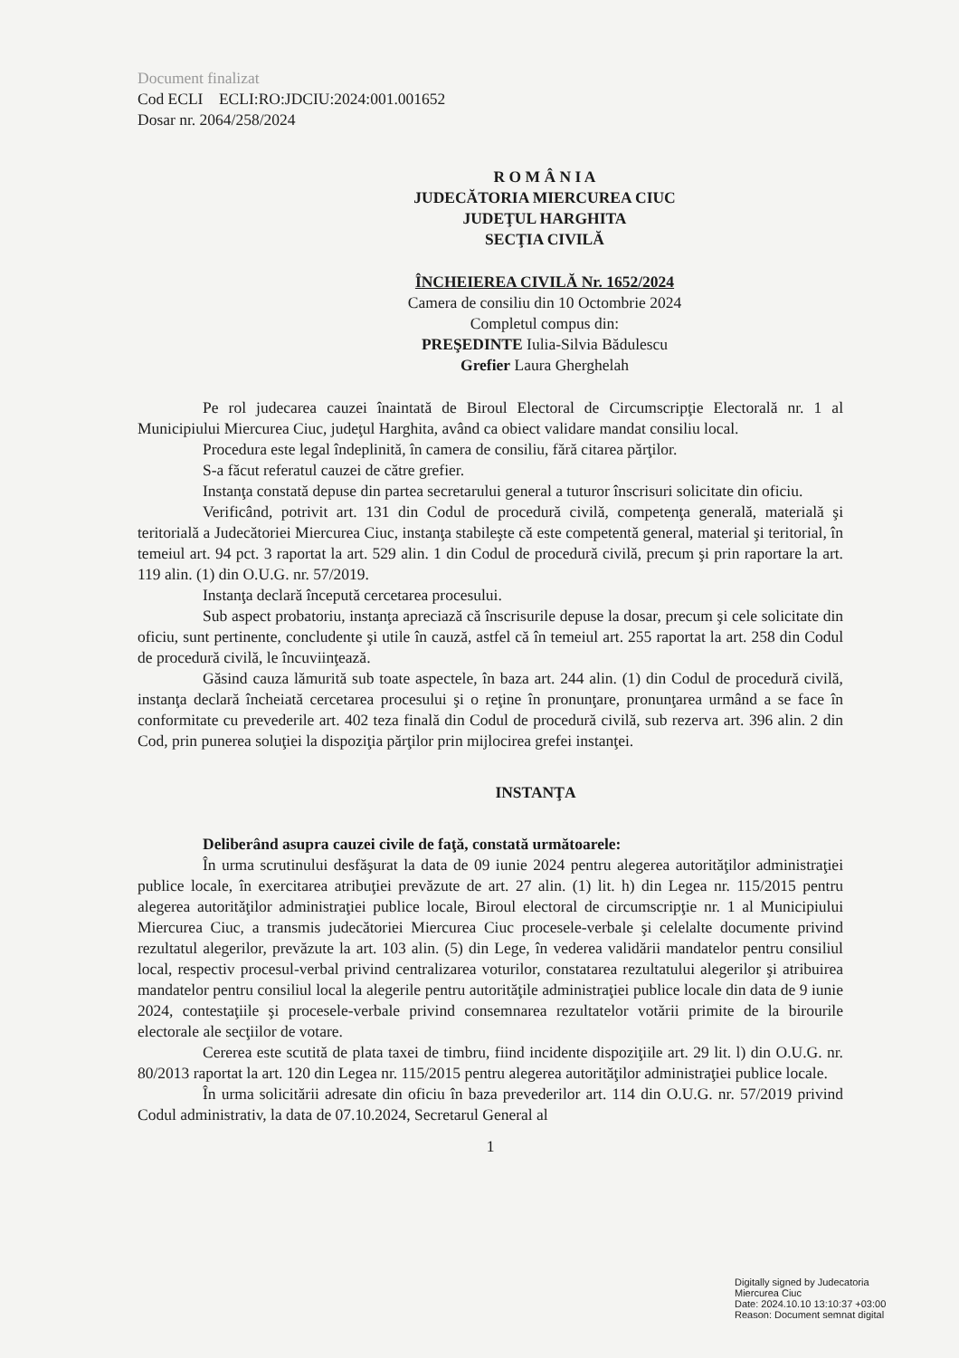Document finalizat
Cod ECLI ECLI:RO:JDCIU:2024:001.001652
Dosar nr. 2064/258/2024
R O M Â N I A
JUDECĂTORIA MIERCUREA CIUC
JUDEŢUL HARGHITA
SECŢIA CIVILĂ
ÎNCHEIEREA CIVILĂ Nr. 1652/2024
Camera de consiliu din 10 Octombrie 2024
Completul compus din:
PREŞEDINTE Iulia-Silvia Bădulescu
Grefier Laura Gherghelah
Pe rol judecarea cauzei înaintată de Biroul Electoral de Circumscripţie Electorală nr. 1 al Municipiului Miercurea Ciuc, judeţul Harghita, având ca obiect validare mandat consiliu local.
Procedura este legal îndeplinită, în camera de consiliu, fără citarea părţilor.
S-a făcut referatul cauzei de către grefier.
Instanţa constată depuse din partea secretarului general a tuturor înscrisuri solicitate din oficiu.
Verificând, potrivit art. 131 din Codul de procedură civilă, competenţa generală, materială şi teritorială a Judecătoriei Miercurea Ciuc, instanţa stabileşte că este competentă general, material şi teritorial, în temeiul art. 94 pct. 3 raportat la art. 529 alin. 1 din Codul de procedură civilă, precum şi prin raportare la art. 119 alin. (1) din O.U.G. nr. 57/2019.
Instanţa declară începută cercetarea procesului.
Sub aspect probatoriu, instanţa apreciază că înscrisurile depuse la dosar, precum şi cele solicitate din oficiu, sunt pertinente, concludente şi utile în cauză, astfel că în temeiul art. 255 raportat la art. 258 din Codul de procedură civilă, le încuviinţează.
Găsind cauza lămurită sub toate aspectele, în baza art. 244 alin. (1) din Codul de procedură civilă, instanţa declară încheiată cercetarea procesului şi o reţine în pronunţare, pronunţarea urmând a se face în conformitate cu prevederile art. 402 teza finală din Codul de procedură civilă, sub rezerva art. 396 alin. 2 din Cod, prin punerea soluţiei la dispoziţia părţilor prin mijlocirea grefei instanţei.
INSTANŢA
Deliberând asupra cauzei civile de faţă, constată următoarele:
În urma scrutinului desfăşurat la data de 09 iunie 2024 pentru alegerea autorităţilor administraţiei publice locale, în exercitarea atribuţiei prevăzute de art. 27 alin. (1) lit. h) din Legea nr. 115/2015 pentru alegerea autorităţilor administraţiei publice locale, Biroul electoral de circumscripţie nr. 1 al Municipiului Miercurea Ciuc, a transmis judecătoriei Miercurea Ciuc procesele-verbale şi celelalte documente privind rezultatul alegerilor, prevăzute la art. 103 alin. (5) din Lege, în vederea validării mandatelor pentru consiliul local, respectiv procesul-verbal privind centralizarea voturilor, constatarea rezultatului alegerilor şi atribuirea mandatelor pentru consiliul local la alegerile pentru autorităţile administraţiei publice locale din data de 9 iunie 2024, contestaţiile şi procesele-verbale privind consemnarea rezultatelor votării primite de la birourile electorale ale secţiilor de votare.
Cererea este scutită de plata taxei de timbru, fiind incidente dispoziţiile art. 29 lit. l) din O.U.G. nr. 80/2013 raportat la art. 120 din Legea nr. 115/2015 pentru alegerea autorităţilor administraţiei publice locale.
În urma solicitării adresate din oficiu în baza prevederilor art. 114 din O.U.G. nr. 57/2019 privind Codul administrativ, la data de 07.10.2024, Secretarul General al
1
Digitally signed by Judecatoria
Miercurea Ciuc
Date: 2024.10.10 13:10:37 +03:00
Reason: Document semnat digital